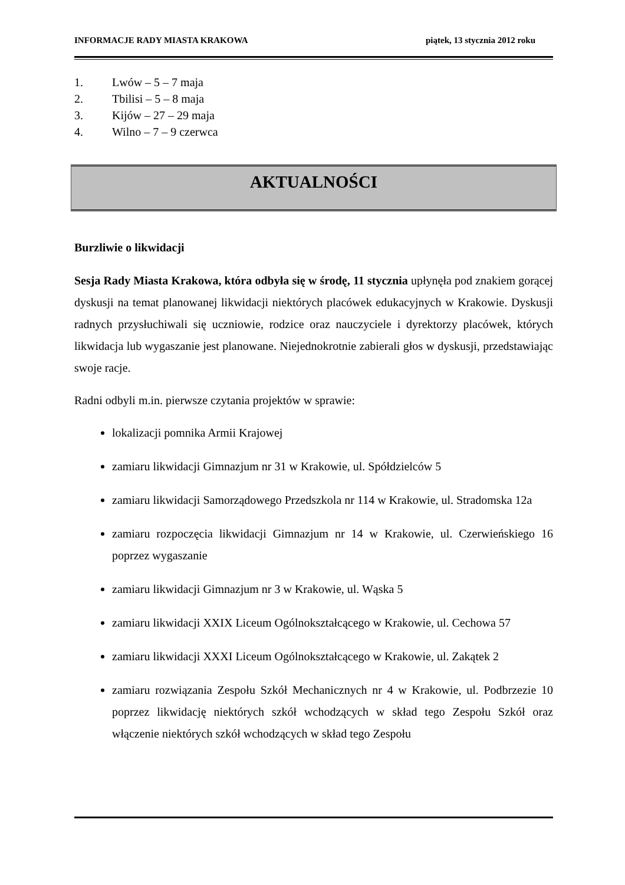INFORMACJE RADY MIASTA KRAKOWA piątek, 13 stycznia 2012 roku
1. Lwów – 5 – 7 maja
2. Tbilisi – 5 – 8 maja
3. Kijów – 27 – 29 maja
4. Wilno – 7 – 9 czerwca
AKTUALNOŚCI
Burzliwie o likwidacji
Sesja Rady Miasta Krakowa, która odbyła się w środę, 11 stycznia upłynęła pod znakiem gorącej dyskusji na temat planowanej likwidacji niektórych placówek edukacyjnych w Krakowie. Dyskusji radnych przysłuchiwali się uczniowie, rodzice oraz nauczyciele i dyrektorzy placówek, których likwidacja lub wygaszanie jest planowane. Niejednokrotnie zabierali głos w dyskusji, przedstawiając swoje racje.
Radni odbyli m.in. pierwsze czytania projektów w sprawie:
lokalizacji pomnika Armii Krajowej
zamiaru likwidacji Gimnazjum nr 31 w Krakowie, ul. Spółdzielców 5
zamiaru likwidacji Samorządowego Przedszkola nr 114 w Krakowie, ul. Stradomska 12a
zamiaru rozpoczęcia likwidacji Gimnazjum nr 14 w Krakowie, ul. Czerwieńskiego 16 poprzez wygaszanie
zamiaru likwidacji Gimnazjum nr 3 w Krakowie, ul. Wąska 5
zamiaru likwidacji XXIX Liceum Ogólnokształcącego w Krakowie, ul. Cechowa 57
zamiaru likwidacji XXXI Liceum Ogólnokształcącego w Krakowie, ul. Zakątek 2
zamiaru rozwiązania Zespołu Szkół Mechanicznych nr 4 w Krakowie, ul. Podbrzezie 10 poprzez likwidację niektórych szkół wchodzących w skład tego Zespołu Szkół oraz włączenie niektórych szkół wchodzących w skład tego Zespołu